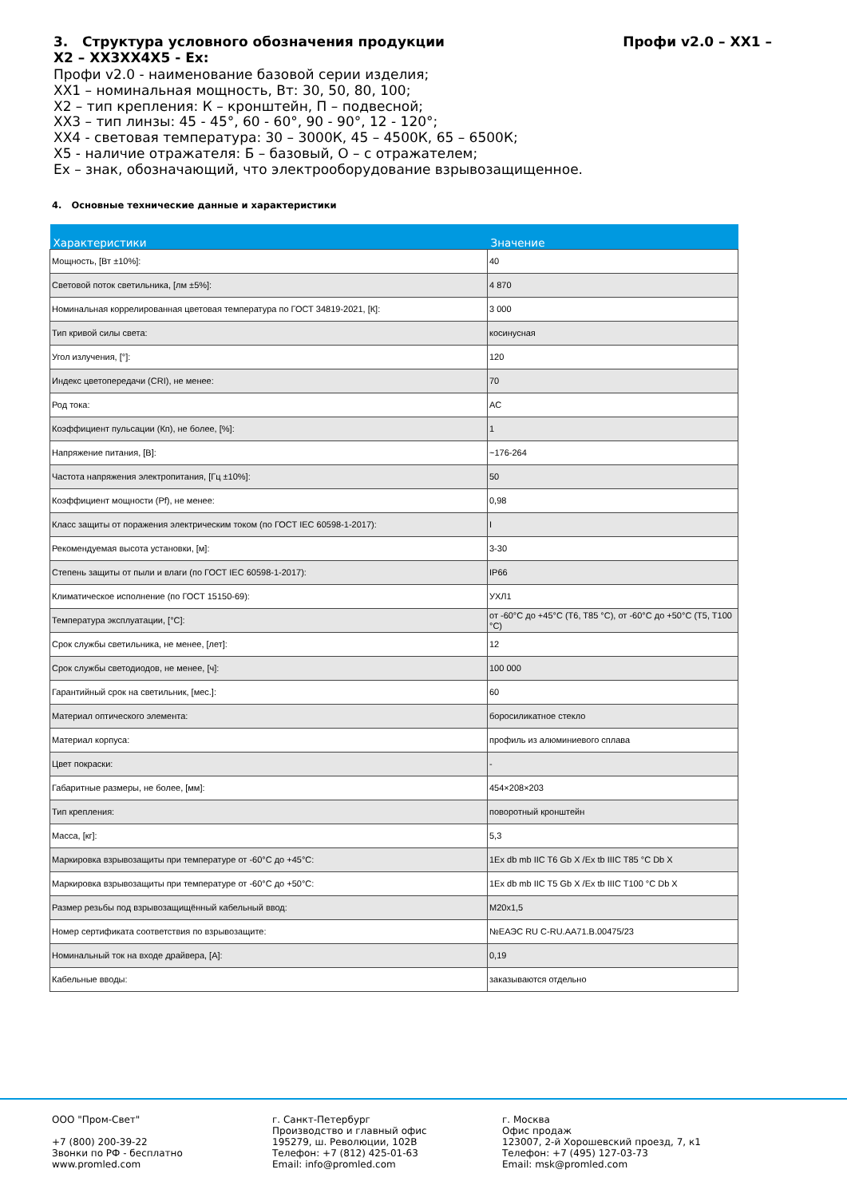Профи v2.0 – XX1 – 3. Структура условного обозначения продукции
X2 – XX3XX4X5 - Ex:
Профи v2.0 - наименование базовой серии изделия;
XX1 – номинальная мощность, Вт: 30, 50, 80, 100;
X2 – тип крепления: К – кронштейн, П – подвесной;
XX3 – тип линзы: 45 - 45°, 60 - 60°, 90 - 90°, 12 - 120°;
XX4 - световая температура: 30 – 3000К, 45 – 4500К, 65 – 6500К;
X5 - наличие отражателя: Б – базовый, О – с отражателем;
Ex – знак, обозначающий, что электрооборудование взрывозащищенное.
4. Основные технические данные и характеристики
| Характеристики | Значение |
| --- | --- |
| Мощность, [Вт ±10%]: | 40 |
| Световой поток светильника, [лм ±5%]: | 4 870 |
| Номинальная коррелированная цветовая температура по ГОСТ 34819-2021, [К]: | 3 000 |
| Тип кривой силы света: | косинусная |
| Угол излучения, [°]: | 120 |
| Индекс цветопередачи (CRI), не менее: | 70 |
| Род тока: | AC |
| Коэффициент пульсации (Кп), не более, [%]: | 1 |
| Напряжение питания, [В]: | ~176-264 |
| Частота напряжения электропитания, [Гц ±10%]: | 50 |
| Коэффициент мощности (Pf), не менее: | 0,98 |
| Класс защиты от поражения электрическим током (по ГОСТ IEC 60598-1-2017): | I |
| Рекомендуемая высота установки, [м]: | 3-30 |
| Степень защиты от пыли и влаги (по ГОСТ IEC 60598-1-2017): | IP66 |
| Климатическое исполнение (по ГОСТ 15150-69): | УХЛ1 |
| Температура эксплуатации, [°C]: | от -60°C до +45°C (T6, T85 °C), от -60°C до +50°C (T5, T100 °C) |
| Срок службы светильника, не менее, [лет]: | 12 |
| Срок службы светодиодов, не менее, [ч]: | 100 000 |
| Гарантийный срок на светильник, [мес.]: | 60 |
| Материал оптического элемента: | боросиликатное стекло |
| Материал корпуса: | профиль из алюминиевого сплава |
| Цвет покраски: | - |
| Габаритные размеры, не более, [мм]: | 454×208×203 |
| Тип крепления: | поворотный кронштейн |
| Масса, [кг]: | 5,3 |
| Маркировка взрывозащиты при температуре от -60°C до +45°C: | 1Ex db mb IIC T6 Gb X /Ex tb IIIC T85 °C Db X |
| Маркировка взрывозащиты при температуре от -60°C до +50°C: | 1Ex db mb IIC T5 Gb X /Ex tb IIIC T100 °C Db X |
| Размер резьбы под взрывозащищённый кабельный ввод: | M20x1,5 |
| Номер сертификата соответствия по взрывозащите: | №ЕАЭС RU C-RU.АА71.В.00475/23 |
| Номинальный ток на входе драйвера, [А]: | 0,19 |
| Кабельные вводы: | заказываются отдельно |
ООО "Пром-Свет"
+7 (800) 200-39-22
Звонки по РФ - бесплатно
www.promled.com
г. Санкт-Петербург
Производство и главный офис
195279, ш. Революции, 102В
Телефон: +7 (812) 425-01-63
Email: info@promled.com
г. Москва
Офис продаж
123007, 2-й Хорошевский проезд, 7, к1
Телефон: +7 (495) 127-03-73
Email: msk@promled.com